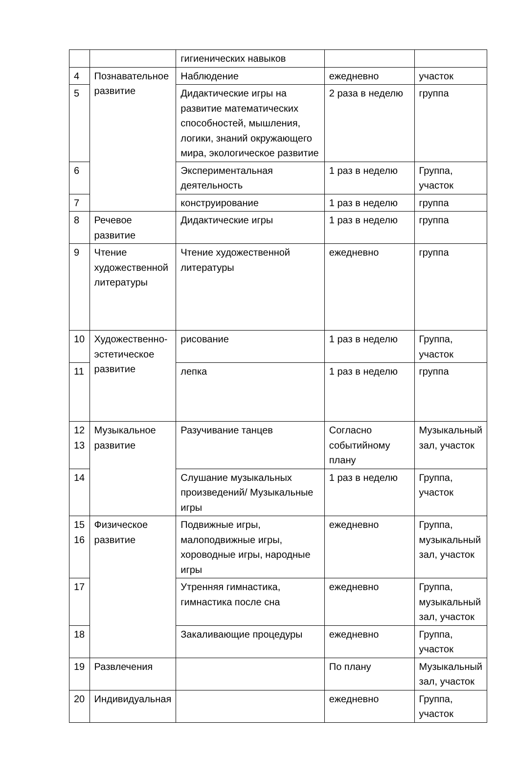| | | гигиенических навыков | | |
| 4 | Познавательное развитие | Наблюдение | ежедневно | участок |
| 5 | | Дидактические игры на развитие математических способностей, мышления, логики, знаний окружающего мира, экологическое развитие | 2 раза в неделю | группа |
| 6 | | Экспериментальная деятельность | 1 раз в неделю | Группа, участок |
| 7 | | конструирование | 1 раз в неделю | группа |
| 8 | Речевое развитие | Дидактические игры | 1 раз в неделю | группа |
| 9 | Чтение художественной литературы | Чтение художественной литературы | ежедневно | группа |
| 10 | Художественно-эстетическое развитие | рисование | 1 раз в неделю | Группа, участок |
| 11 | | лепка | 1 раз в неделю | группа |
| 12 13 | Музыкальное развитие | Разучивание танцев | Согласно событийному плану | Музыкальный зал, участок |
| 14 | | Слушание музыкальных произведений/ Музыкальные игры | 1 раз в неделю | Группа, участок |
| 15 16 | Физическое развитие | Подвижные игры, малоподвижные игры, хороводные игры, народные игры | ежедневно | Группа, музыкальный зал, участок |
| 17 | | Утренняя гимнастика, гимнастика после сна | ежедневно | Группа, музыкальный зал, участок |
| 18 | | Закаливающие процедуры | ежедневно | Группа, участок |
| 19 | Развлечения | | По плану | Музыкальный зал, участок |
| 20 | Индивидуальная | | ежедневно | Группа, участок |